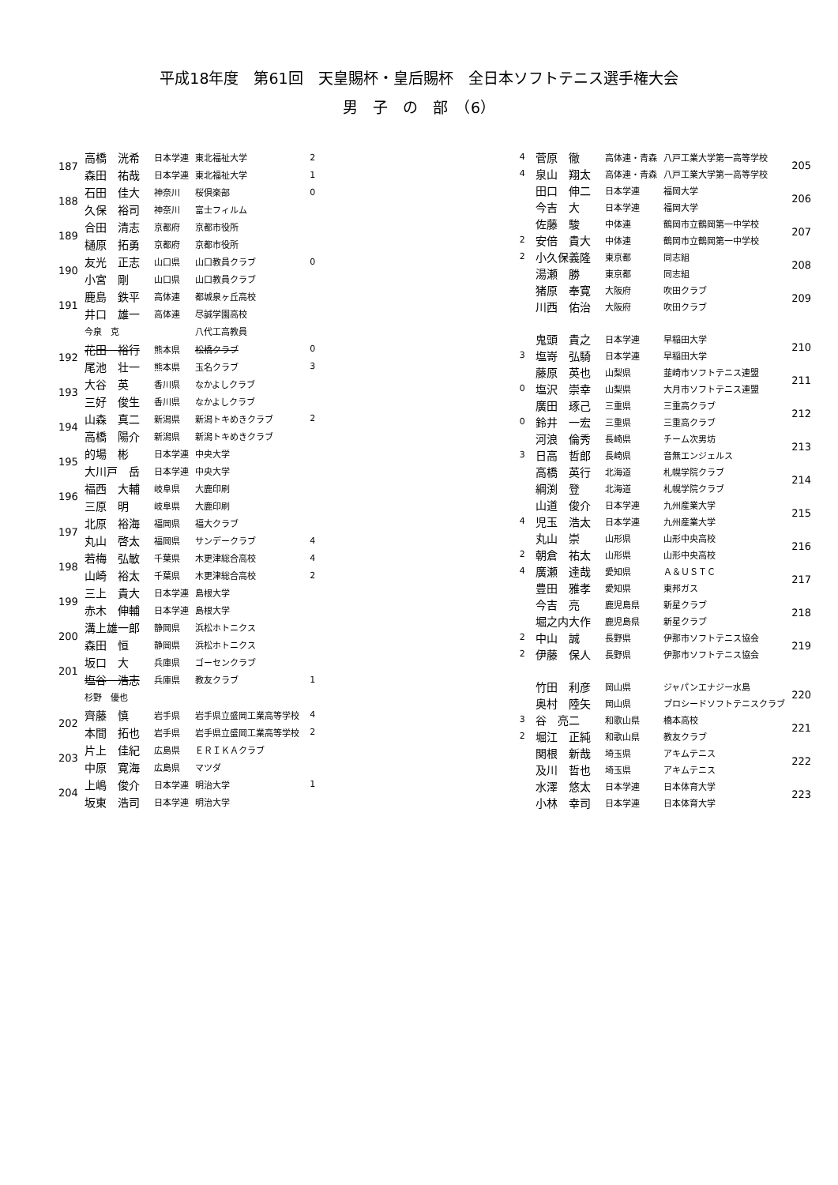平成18年度　第61回　天皇賜杯・皇后賜杯　全日本ソフトテニス選手権大会
男　子　の　部　（6）
| 187 | 高橋 洸希 | 日本学連 | 東北福祉大学 | 2 |
| | 森田 祐哉 | 日本学連 | 東北福祉大学 | 1 |
| 188 | 石田 佳大 | 神奈川 | 桜倶楽部 | 0 |
| | 久保 裕司 | 神奈川 | 富士フィルム | |
| 189 | 合田 清志 | 京都府 | 京都市役所 | |
| | 樋原 拓勇 | 京都府 | 京都市役所 | |
| 190 | 友光 正志 | 山口県 | 山口教員クラブ | 0 |
| | 小宮 剛 | 山口県 | 山口教員クラブ | |
| 191 | 鹿島 鉄平 | 高体連 | 都城泉ヶ丘高校 | |
| | 井口 雄一 | 高体連 | 尽誠学園高校 | |
| | 今泉 克 | | 八代工高教員 | |
| 192 | 花田 裕行 | 熊本県 | 松橋クラブ | 0 |
| | 尾池 壮一 | 熊本県 | 玉名クラブ | 3 |
| 193 | 大谷 英 | 香川県 | なかよしクラブ | |
| | 三好 俊生 | 香川県 | なかよしクラブ | |
| 194 | 山森 真二 | 新潟県 | 新潟トキめきクラブ | 2 |
| | 高橋 陽介 | 新潟県 | 新潟トキめきクラブ | |
| 195 | 的場 彬 | 日本学連 | 中央大学 | |
| | 大川戸 岳 | 日本学連 | 中央大学 | |
| 196 | 福西 大輔 | 岐阜県 | 大鹿印刷 | |
| | 三原 明 | 岐阜県 | 大鹿印刷 | |
| 197 | 北原 裕海 | 福岡県 | 福大クラブ | |
| | 丸山 啓太 | 福岡県 | サンデークラブ | 4 |
| 198 | 若梅 弘敏 | 千葉県 | 木更津総合高校 | 4 |
| | 山崎 裕太 | 千葉県 | 木更津総合高校 | 2 |
| 199 | 三上 貴大 | 日本学連 | 島根大学 | |
| | 赤木 伸輔 | 日本学連 | 島根大学 | |
| 200 | 溝上雄一郎 | 静岡県 | 浜松ホトニクス | |
| | 森田 恒 | 静岡県 | 浜松ホトニクス | |
| 201 | 坂口 大 | 兵庫県 | ゴーセンクラブ | |
| | 塩谷 浩志 | 兵庫県 | 教友クラブ | 1 |
| | 杉野 優也 | | | |
| 202 | 齊藤 慎 | 岩手県 | 岩手県立盛岡工業高等学校 | 4 |
| | 本間 拓也 | 岩手県 | 岩手県立盛岡工業高等学校 | 2 |
| 203 | 片上 佳紀 | 広島県 | ＥＲＩＫＡクラブ | |
| | 中原 寛海 | 広島県 | マツダ | |
| 204 | 上嶋 俊介 | 日本学連 | 明治大学 | 1 |
| | 坂東 浩司 | 日本学連 | 明治大学 | |
| 4 | 菅原 徹 | 高体連・青森 | 八戸工業大学第一高等学校 | 205 |
| 4 | 泉山 翔太 | 高体連・青森 | 八戸工業大学第一高等学校 | |
| | 田口 伸二 | 日本学連 | 福岡大学 | 206 |
| | 今吉 大 | 日本学連 | 福岡大学 | |
| | 佐藤 駿 | 中体連 | 鶴岡市立鶴岡第一中学校 | 207 |
| 2 | 安倍 貴大 | 中体連 | 鶴岡市立鶴岡第一中学校 | |
| 2 | 小久保義隆 | 東京都 | 同志組 | 208 |
| | 湯瀬 勝 | 東京都 | 同志組 | |
| | 猪原 奉寛 | 大阪府 | 吹田クラブ | 209 |
| | 川西 佑治 | 大阪府 | 吹田クラブ | |
| | 鬼頭 貴之 | 日本学連 | 早稲田大学 | 210 |
| 3 | 塩嵜 弘騎 | 日本学連 | 早稲田大学 | |
| | 藤原 英也 | 山梨県 | 韮崎市ソフトテニス連盟 | 211 |
| 0 | 塩沢 崇幸 | 山梨県 | 大月市ソフトテニス連盟 | |
| | 廣田 琢己 | 三重県 | 三重高クラブ | 212 |
| 0 | 鈴井 一宏 | 三重県 | 三重高クラブ | |
| | 河浪 倫秀 | 長崎県 | チーム次男坊 | 213 |
| 3 | 日高 哲郎 | 長崎県 | 音無エンジェルス | |
| | 高橋 英行 | 北海道 | 札幌学院クラブ | 214 |
| | 綱渕 登 | 北海道 | 札幌学院クラブ | |
| | 山道 俊介 | 日本学連 | 九州産業大学 | 215 |
| 4 | 児玉 浩太 | 日本学連 | 九州産業大学 | |
| | 丸山 崇 | 山形県 | 山形中央高校 | 216 |
| 2 | 朝倉 祐太 | 山形県 | 山形中央高校 | |
| 4 | 廣瀬 達哉 | 愛知県 | Ａ＆ＵＳＴＣ | 217 |
| | 豊田 雅孝 | 愛知県 | 東邦ガス | |
| | 今吉 亮 | 鹿児島県 | 新星クラブ | 218 |
| | 堀之内大作 | 鹿児島県 | 新星クラブ | |
| 2 | 中山 誠 | 長野県 | 伊那市ソフトテニス協会 | 219 |
| 2 | 伊藤 保人 | 長野県 | 伊那市ソフトテニス協会 | |
| | 竹田 利彦 | 岡山県 | ジャパンエナジー水島 | 220 |
| | 奥村 陸矢 | 岡山県 | プロシードソフトテニスクラブ | |
| 3 | 谷 亮二 | 和歌山県 | 橋本高校 | 221 |
| 2 | 堀江 正純 | 和歌山県 | 教友クラブ | |
| | 関根 新哉 | 埼玉県 | アキムテニス | 222 |
| | 及川 哲也 | 埼玉県 | アキムテニス | |
| | 水澤 悠太 | 日本学連 | 日本体育大学 | 223 |
| | 小林 幸司 | 日本学連 | 日本体育大学 | |